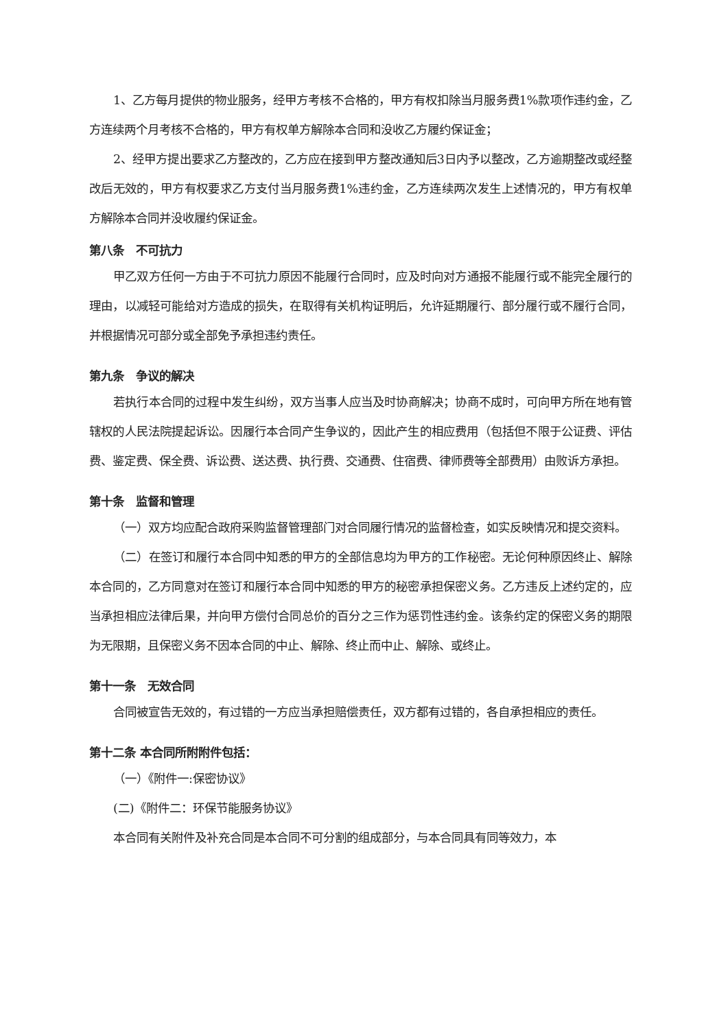1、乙方每月提供的物业服务，经甲方考核不合格的，甲方有权扣除当月服务费1%款项作违约金，乙方连续两个月考核不合格的，甲方有权单方解除本合同和没收乙方履约保证金；
2、经甲方提出要求乙方整改的，乙方应在接到甲方整改通知后3日内予以整改，乙方逾期整改或经整改后无效的，甲方有权要求乙方支付当月服务费1%违约金，乙方连续两次发生上述情况的，甲方有权单方解除本合同并没收履约保证金。
第八条　不可抗力
甲乙双方任何一方由于不可抗力原因不能履行合同时，应及时向对方通报不能履行或不能完全履行的理由，以减轻可能给对方造成的损失，在取得有关机构证明后，允许延期履行、部分履行或不履行合同，并根据情况可部分或全部免予承担违约责任。
第九条　争议的解决
若执行本合同的过程中发生纠纷，双方当事人应当及时协商解决；协商不成时，可向甲方所在地有管辖权的人民法院提起诉讼。因履行本合同产生争议的，因此产生的相应费用（包括但不限于公证费、评估费、鉴定费、保全费、诉讼费、送达费、执行费、交通费、住宿费、律师费等全部费用）由败诉方承担。
第十条　监督和管理
（一）双方均应配合政府采购监督管理部门对合同履行情况的监督检查，如实反映情况和提交资料。
（二）在签订和履行本合同中知悉的甲方的全部信息均为甲方的工作秘密。无论何种原因终止、解除本合同的，乙方同意对在签订和履行本合同中知悉的甲方的秘密承担保密义务。乙方违反上述约定的，应当承担相应法律后果，并向甲方偿付合同总价的百分之三作为惩罚性违约金。该条约定的保密义务的期限为无限期，且保密义务不因本合同的中止、解除、终止而中止、解除、或终止。
第十一条　无效合同
合同被宣告无效的，有过错的一方应当承担赔偿责任，双方都有过错的，各自承担相应的责任。
第十二条 本合同所附附件包括：
（一）《附件一:保密协议》
(二)《附件二：环保节能服务协议》
本合同有关附件及补充合同是本合同不可分割的组成部分，与本合同具有同等效力，本